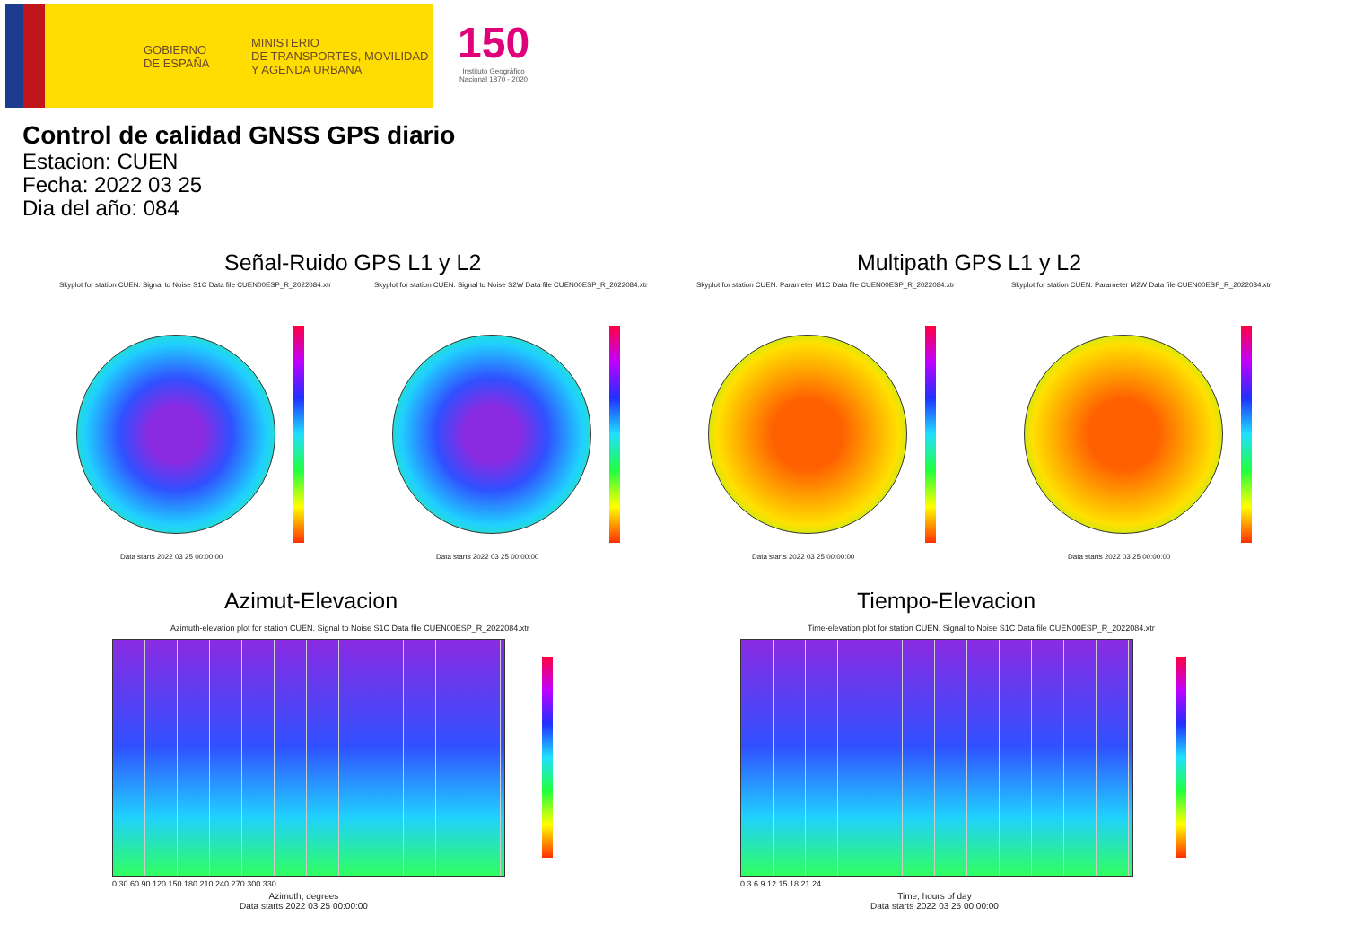GOBIERNO
DE ESPAÑA
MINISTERIO
DE TRANSPORTES, MOVILIDAD
Y AGENDA URBANA
150
Instituto Geográfico Nacional 1870 - 2020
Control de calidad GNSS GPS diario
Estacion: CUEN
Fecha: 2022 03 25
Dia del año: 084
Señal-Ruido GPS L1 y L2 Multipath GPS L1 y L2
Skyplot for station CUEN. Signal to Noise S1C Data file CUEN00ESP_R_2022084.xtr
Skyplot for station CUEN. Signal to Noise S2W Data file CUEN00ESP_R_2022084.xtr
Skyplot for station CUEN. Parameter M1C Data file CUEN00ESP_R_2022084.xtr
Skyplot for station CUEN. Parameter M2W Data file CUEN00ESP_R_2022084.xtr
Data starts 2022 03 25 00:00:00
Data starts 2022 03 25 00:00:00
Data starts 2022 03 25 00:00:00
Data starts 2022 03 25 00:00:00
Azimut-Elevacion Tiempo-Elevacion
Azimuth-elevation plot for station CUEN. Signal to Noise S1C Data file CUEN00ESP_R_2022084.xtr
Time-elevation plot for station CUEN. Signal to Noise S1C Data file CUEN00ESP_R_2022084.xtr
0 30 60 90 120 150 180 210 240 270 300 330
0 3 6 9 12 15 18 21 24
Azimuth, degrees
Data starts 2022 03 25 00:00:00
Time, hours of day
Data starts 2022 03 25 00:00:00